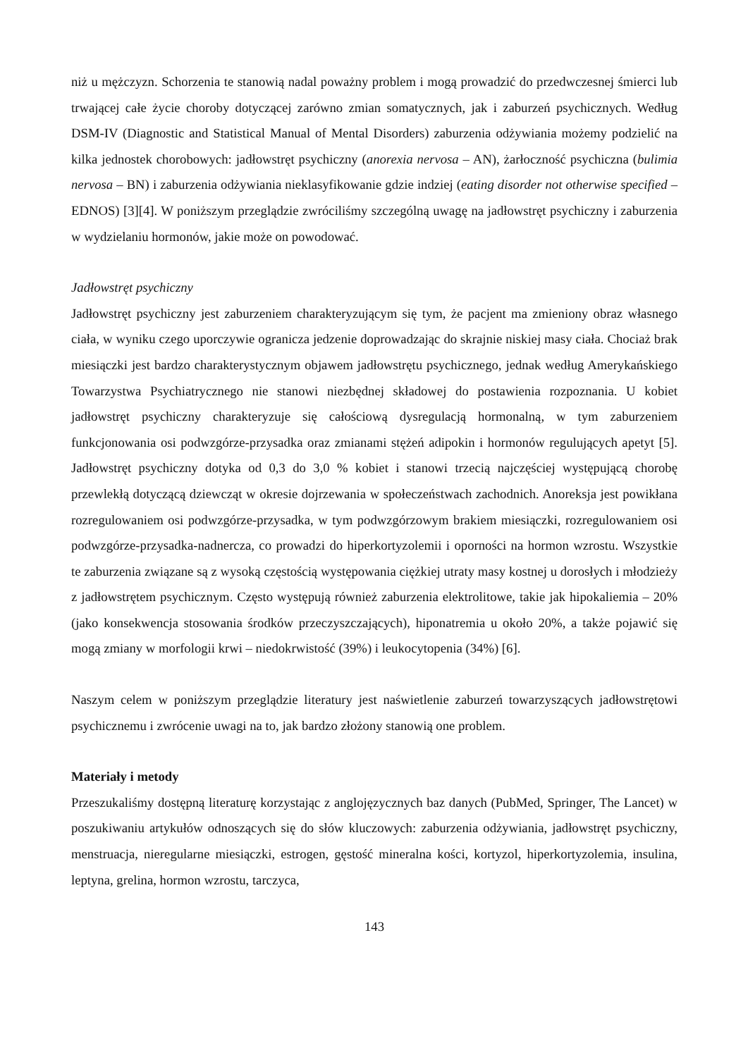niż u mężczyzn. Schorzenia te stanowią nadal poważny problem i mogą prowadzić do przedwczesnej śmierci lub trwającej całe życie choroby dotyczącej zarówno zmian somatycznych, jak i zaburzeń psychicznych. Według DSM-IV (Diagnostic and Statistical Manual of Mental Disorders) zaburzenia odżywiania możemy podzielić na kilka jednostek chorobowych: jadłowstręt psychiczny (anorexia nervosa – AN), żarłoczność psychiczna (bulimia nervosa – BN) i zaburzenia odżywiania nieklasyfikowanie gdzie indziej (eating disorder not otherwise specified – EDNOS) [3][4]. W poniższym przeglądzie zwróciliśmy szczególną uwagę na jadłowstręt psychiczny i zaburzenia w wydzielaniu hormonów, jakie może on powodować.
Jadłowstręt psychiczny
Jadłowstręt psychiczny jest zaburzeniem charakteryzującym się tym, że pacjent ma zmieniony obraz własnego ciała, w wyniku czego uporczywie ogranicza jedzenie doprowadzając do skrajnie niskiej masy ciała. Chociaż brak miesiączki jest bardzo charakterystycznym objawem jadłowstrętu psychicznego, jednak według Amerykańskiego Towarzystwa Psychiatrycznego nie stanowi niezbędnej składowej do postawienia rozpoznania. U kobiet jadłowstręt psychiczny charakteryzuje się całościową dysregulacją hormonalną, w tym zaburzeniem funkcjonowania osi podwzgórze-przysadka oraz zmianami stężeń adipokin i hormonów regulujących apetyt [5]. Jadłowstręt psychiczny dotyka od 0,3 do 3,0 % kobiet i stanowi trzecią najczęściej występującą chorobę przewlekłą dotyczącą dziewcząt w okresie dojrzewania w społeczeństwach zachodnich. Anoreksja jest powikłana rozregulowaniem osi podwzgórze-przysadka, w tym podwzgórzowym brakiem miesiączki, rozregulowaniem osi podwzgórze-przysadka-nadnercza, co prowadzi do hiperkortyzolemii i oporności na hormon wzrostu. Wszystkie te zaburzenia związane są z wysoką częstością występowania ciężkiej utraty masy kostnej u dorosłych i młodzieży z jadłowstrętem psychicznym. Często występują również zaburzenia elektrolitowe, takie jak hipokaliemia – 20% (jako konsekwencja stosowania środków przeczyszczających), hiponatremia u około 20%, a także pojawić się mogą zmiany w morfologii krwi – niedokrwistość (39%) i leukocytopenia (34%) [6].
Naszym celem w poniższym przeglądzie literatury jest naświetlenie zaburzeń towarzyszących jadłowstrętowi psychicznemu i zwrócenie uwagi na to, jak bardzo złożony stanowią one problem.
Materiały i metody
Przeszukaliśmy dostępną literaturę korzystając z anglojęzycznych baz danych (PubMed, Springer, The Lancet) w poszukiwaniu artykułów odnoszących się do słów kluczowych: zaburzenia odżywiania, jadłowstręt psychiczny, menstruacja, nieregularne miesiączki, estrogen, gęstość mineralna kości, kortyzol, hiperkortyzolemia, insulina, leptyna, grelina, hormon wzrostu, tarczyca,
143